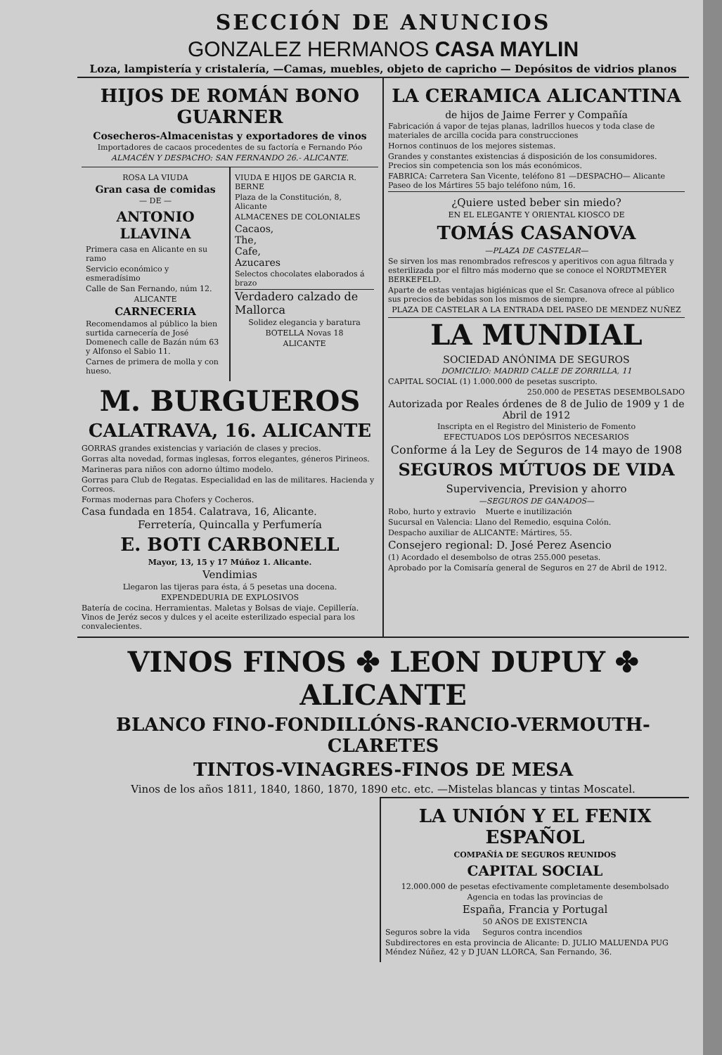SECCIÓN DE ANUNCIOS
GONZALEZ HERMANOS CASA MAYLIN
Loza, lampistería y cristalería, —Camas, muebles, objeto de capricho — Depósitos de vidrios planos
HIJOS DE ROMÁN BONO GUARNER
Cosecheros-Almacenistas y exportadores de vinos
Importadores de cacaos procedentes de su factoría e Fernando Póo
ALMACÉN Y DESPACHO: SAN FERNANDO 26.- ALICANTE.
ROSA LA VIUDA
Gran casa de comidas
— DE —
ANTONIO LLAVINA
Primera casa en Alicante en su ramo
Servicio económico y esmeradísimo
Calle de San Fernando, núm 12.
ALICANTE
CARNECERIA
Recomendamos al público la bien surtida carnecería de José Domenech calle de Bazán núm 63 y Alfonso el Sabio 11.
Carnes de primera de molla y con hueso.
VIUDA E HIJOS DE GARCIA R. BERNE
Plaza de la Constitución, 8, Alicante
ALMACENES DE COLONIALES
Cacaos,
The,
Cafe,
Azucares
Selectos chocolates elaborados á brazo
Verdadero calzado de Mallorca
Solidez elegancia y baratura
BOTELLA Novas 18
ALICANTE
M. BURGUEROS
CALATRAVA, 16. ALICANTE
GORRAS grandes existencias y variación de clases y precios.
Gorras alta novedad, formas inglesas, forros elegantes, géneros Pirineos.
Marineras para niños con adorno último modelo.
Gorras para Club de Regatas. Especialidad en las de militares. Hacienda y Correos.
Formas modernas para Chofers y Cocheros.
Casa fundada en 1854. Calatrava, 16, Alicante.
Ferretería, Quincalla y Perfumería
E. BOTI CARBONELL
Mayor, 13, 15 y 17 Múñoz 1. Alicante.
Vendimias
Llegaron las tijeras para ésta, á 5 pesetas una docena.
EXPENDEDURIA DE EXPLOSIVOS
Batería de cocina. Herramientas. Maletas y Bolsas de viaje. Cepillería. Vinos de Jeréz secos y dulces y el aceite esterilizado especial para los convalecientes.
LA CERAMICA ALICANTINA
de hijos de Jaime Ferrer y Compañía
Fabricación á vapor de tejas planas, ladrillos huecos y toda clase de materiales de arcilla cocida para construcciones
Hornos continuos de los mejores sistemas.
Grandes y constantes existencias á disposición de los consumidores. Precios sin competencia son los más económicos.
FABRICA: Carretera San Vicente, teléfono 81 —DESPACHO— Alicante Paseo de los Mártires 55 bajo teléfono núm, 16.
¿Quiere usted beber sin miedo?
EN EL ELEGANTE Y ORIENTAL KIOSCO DE
TOMÁS CASANOVA
—PLAZA DE CASTELAR—
Se sirven los mas renombrados refrescos y aperitivos con agua filtrada y esterilizada por el filtro más moderno que se conoce el NORDTMEYER BERKEFELD.
Aparte de estas ventajas higiénicas que el Sr. Casanova ofrece al público sus precios de bebidas son los mismos de siempre.
PLAZA DE CASTELAR A LA ENTRADA DEL PASEO DE MENDEZ NUÑEZ
LA MUNDIAL
SOCIEDAD ANÓNIMA DE SEGUROS
DOMICILIO: MADRID CALLE DE ZORRILLA, 11
CAPITAL SOCIAL (1) 1.000.000 de pesetas suscripto.
250.000 de PESETAS DESEMBOLSADO
Autorizada por Reales órdenes de 8 de Julio de 1909 y 1 de Abril de 1912
Inscripta en el Registro del Ministerio de Fomento
EFECTUADOS LOS DEPÓSITOS NECESARIOS
Conforme á la Ley de Seguros de 14 mayo de 1908
SEGUROS MÚTUOS DE VIDA
Supervivencia, Prevision y ahorro
—SEGUROS DE GANADOS—
Robo, hurto y extravio Muerte e inutilización
Sucursal en Valencia: Llano del Remedio, esquina Colón.
Despacho auxiliar de ALICANTE: Mártires, 55.
Consejero regional: D. José Perez Asencio
(1) Acordado el desembolso de otras 255.000 pesetas.
Aprobado por la Comisaría general de Seguros en 27 de Abril de 1912.
VINOS FINOS ✤ LEON DUPUY ✤ ALICANTE
BLANCO FINO-FONDILLÓNS-RANCIO-VERMOUTH-CLARETES
TINTOS-VINAGRES-FINOS DE MESA
Vinos de los años 1811, 1840, 1860, 1870, 1890 etc. etc. —Mistelas blancas y tintas Moscatel.
LA UNIÓN Y EL FENIX ESPAÑOL
COMPAÑÍA DE SEGUROS REUNIDOS
CAPITAL SOCIAL
12.000.000 de pesetas efectivamente completamente desembolsado
Agencia en todas las provincias de
España, Francia y Portugal
50 AÑOS DE EXISTENCIA
Seguros sobre la vida Seguros contra incendios
Subdirectores en esta provincia de Alicante: D. JULIO MALUENDA PUG Méndez Núñez, 42 y D JUAN LLORCA, San Fernando, 36.